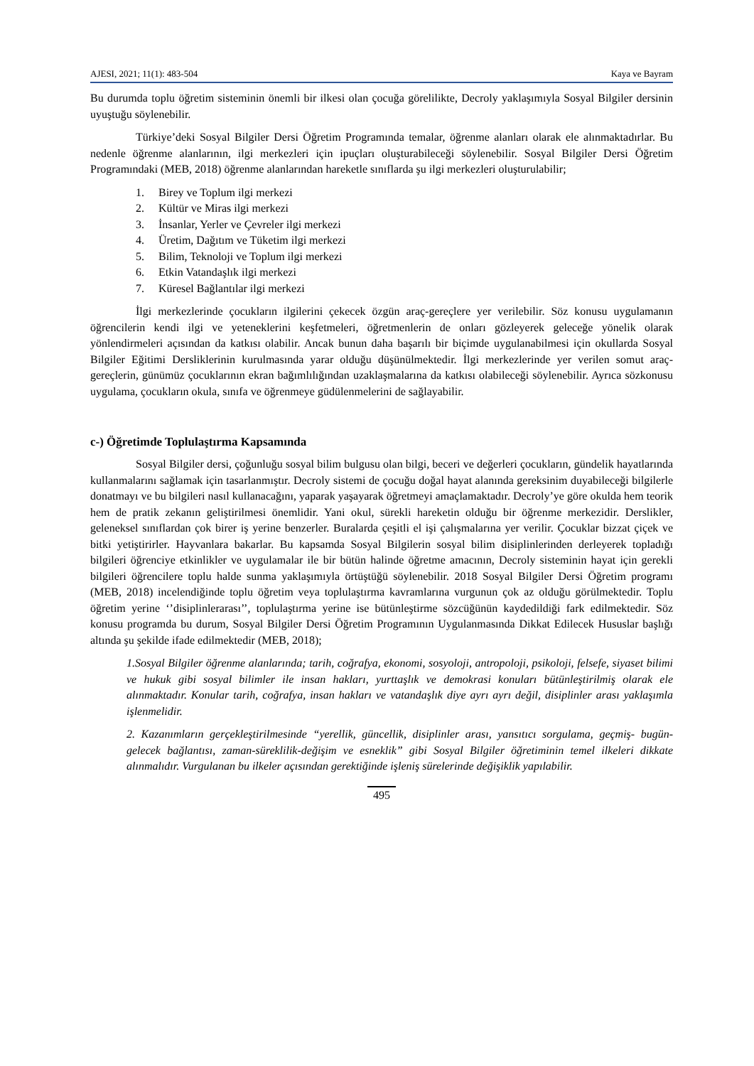AJESI, 2021; 11(1): 483-504 Kaya ve Bayram
Bu durumda toplu öğretim sisteminin önemli bir ilkesi olan çocuğa görelilikte, Decroly yaklaşımıyla Sosyal Bilgiler dersinin uyuştuğu söylenebilir.
Türkiye’deki Sosyal Bilgiler Dersi Öğretim Programında temalar, öğrenme alanları olarak ele alınmaktadırlar. Bu nedenle öğrenme alanlarının, ilgi merkezleri için ipuçları oluşturabileceği söylenebilir. Sosyal Bilgiler Dersi Öğretim Programındaki (MEB, 2018) öğrenme alanlarından hareketle sınıflarda şu ilgi merkezleri oluşturulabilir;
1. Birey ve Toplum ilgi merkezi
2. Kültür ve Miras ilgi merkezi
3. İnsanlar, Yerler ve Çevreler ilgi merkezi
4. Üretim, Dağıtım ve Tüketim ilgi merkezi
5. Bilim, Teknoloji ve Toplum ilgi merkezi
6. Etkin Vatandaşlık ilgi merkezi
7. Küresel Bağlantılar ilgi merkezi
İlgi merkezlerinde çocukların ilgilerini çekecek özgün araç-gereçlere yer verilebilir. Söz konusu uygulamanın öğrencilerin kendi ilgi ve yeteneklerini keşfetmeleri, öğretmenlerin de onları gözleyerek geleceğe yönelik olarak yönlendirmeleri açısından da katkısı olabilir. Ancak bunun daha başarılı bir biçimde uygulanabilmesi için okullarda Sosyal Bilgiler Eğitimi Dersliklerinin kurulmasında yarar olduğu düşünülmektedir. İlgi merkezlerinde yer verilen somut araç-gereçlerin, günümüz çocuklarının ekran bağımlılığından uzaklaşmalarına da katkısı olabileceği söylenebilir. Ayrıca sözkonusu uygulama, çocukların okula, sınıfa ve öğrenmeye güdülenmelerini de sağlayabilir.
c-) Öğretimde Toplulaştırma Kapsamında
Sosyal Bilgiler dersi, çoğunluğu sosyal bilim bulgusu olan bilgi, beceri ve değerleri çocukların, gündelik hayatlarında kullanmalarını sağlamak için tasarlanmıştır. Decroly sistemi de çocuğu doğal hayat alanında gereksinim duyabileceği bilgilerle donatmayı ve bu bilgileri nasıl kullanacağını, yaparak yaşayarak öğretmeyi amaçlamaktadır. Decroly’ye göre okulda hem teorik hem de pratik zekanın geliştirilmesi önemlidir. Yani okul, sürekli hareketin olduğu bir öğrenme merkezidir. Derslikler, geleneksel sınıflardan çok birer iş yerine benzerler. Buralarda çeşitli el işi çalışmalarına yer verilir. Çocuklar bizzat çiçek ve bitki yetiştirirler. Hayvanlara bakarlar. Bu kapsamda Sosyal Bilgilerin sosyal bilim disiplinlerinden derleyerek topladığı bilgileri öğrenciye etkinlikler ve uygulamalar ile bir bütün halinde öğretme amacının, Decroly sisteminin hayat için gerekli bilgileri öğrencilere toplu halde sunma yaklaşımıyla örtüştüğü söylenebilir. 2018 Sosyal Bilgiler Dersi Öğretim programı (MEB, 2018) incelendiğinde toplu öğretim veya toplulaştırma kavramlarına vurgunun çok az olduğu görülmektedir. Toplu öğretim yerine ‘’disiplinlerarası’’, toplulaştırma yerine ise bütünleştirme sözcüğünün kaydedildiği fark edilmektedir. Söz konusu programda bu durum, Sosyal Bilgiler Dersi Öğretim Programının Uygulanmasında Dikkat Edilecek Hususlar başlığı altında şu şekilde ifade edilmektedir (MEB, 2018);
1.Sosyal Bilgiler öğrenme alanlarında; tarih, coğrafya, ekonomi, sosyoloji, antropoloji, psikoloji, felsefe, siyaset bilimi ve hukuk gibi sosyal bilimler ile insan hakları, yurttaşlık ve demokrasi konuları bütünleştirilmiş olarak ele alınmaktadır. Konular tarih, coğrafya, insan hakları ve vatandaşlık diye ayrı ayrı değil, disiplinler arası yaklaşımla işlenmelidir.
2. Kazanımların gerçekleştirilmesinde “yerellik, güncellik, disiplinler arası, yansıtıcı sorgulama, geçmiş- bugün-gelecek bağlantısı, zaman-süreklilik-değişim ve esneklik” gibi Sosyal Bilgiler öğretiminin temel ilkeleri dikkate alınmalıdır. Vurgulanan bu ilkeler açısından gerektiğinde işleniş sürelerinde değişiklik yapılabilir.
495